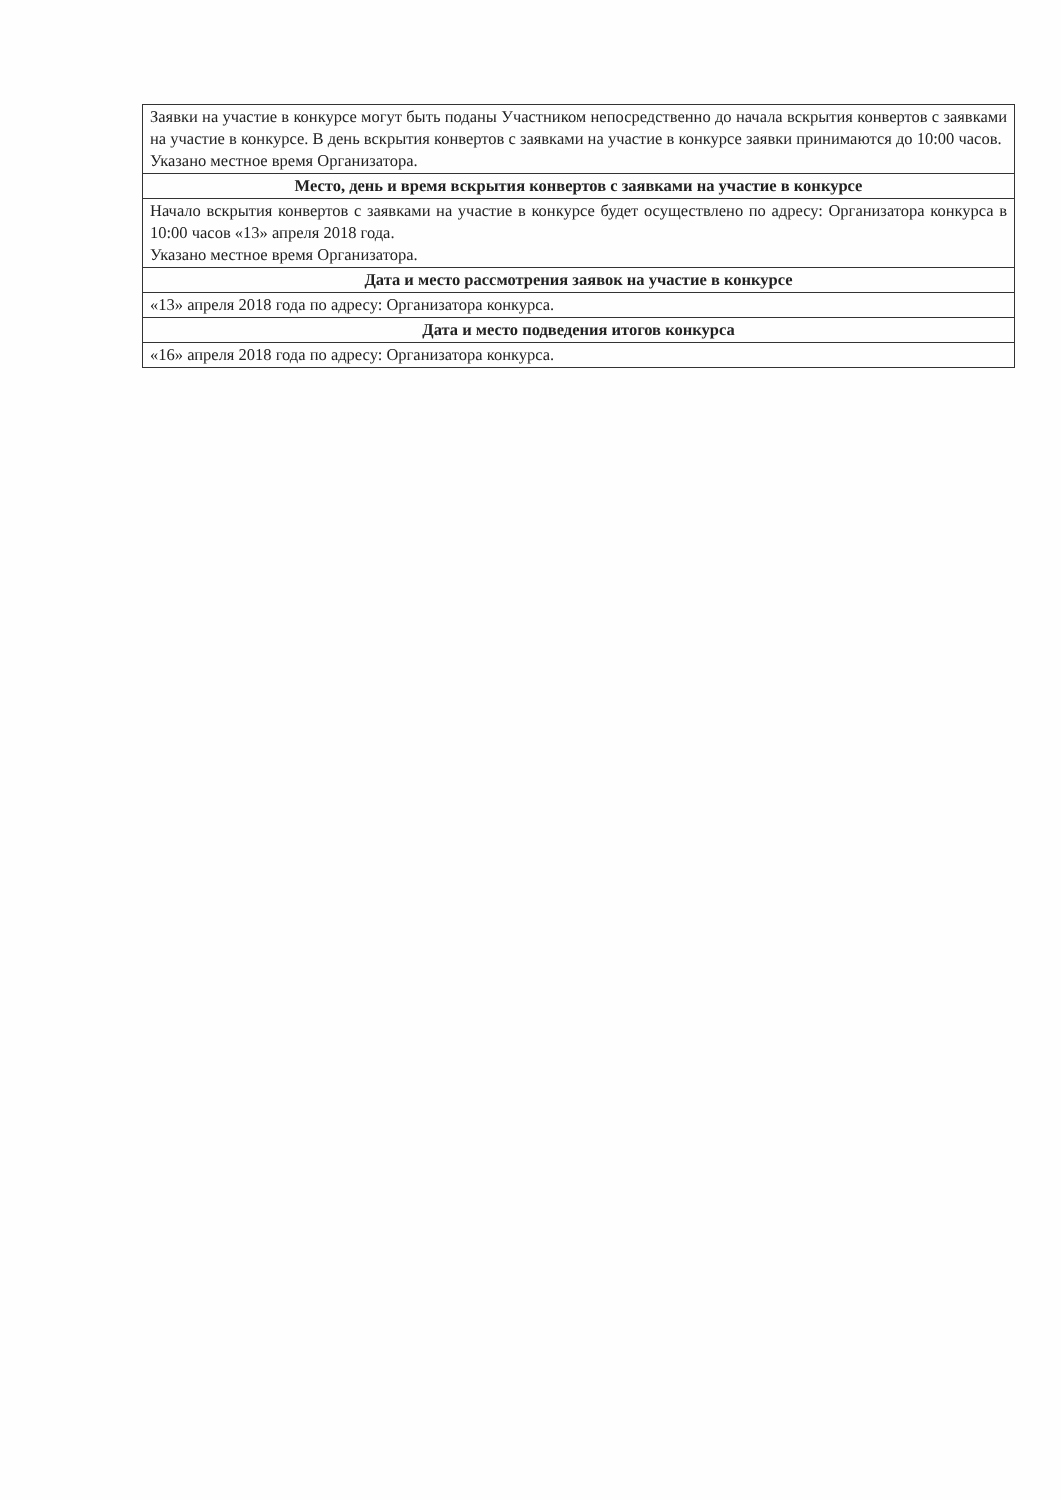| Заявки на участие в конкурсе могут быть поданы Участником непосредственно до начала вскрытия конвертов с заявками на участие в конкурсе. В день вскрытия конвертов с заявками на участие в конкурсе заявки принимаются до 10:00 часов. Указано местное время Организатора. |
| Место, день и время вскрытия конвертов с заявками на участие в конкурсе |
| Начало вскрытия конвертов с заявками на участие в конкурсе будет осуществлено по адресу: Организатора конкурса в 10:00 часов «13» апреля 2018 года. Указано местное время Организатора. |
| Дата и место рассмотрения заявок на участие в конкурсе |
| «13» апреля 2018 года по адресу: Организатора конкурса. |
| Дата и место подведения итогов конкурса |
| «16» апреля 2018 года по адресу: Организатора конкурса. |